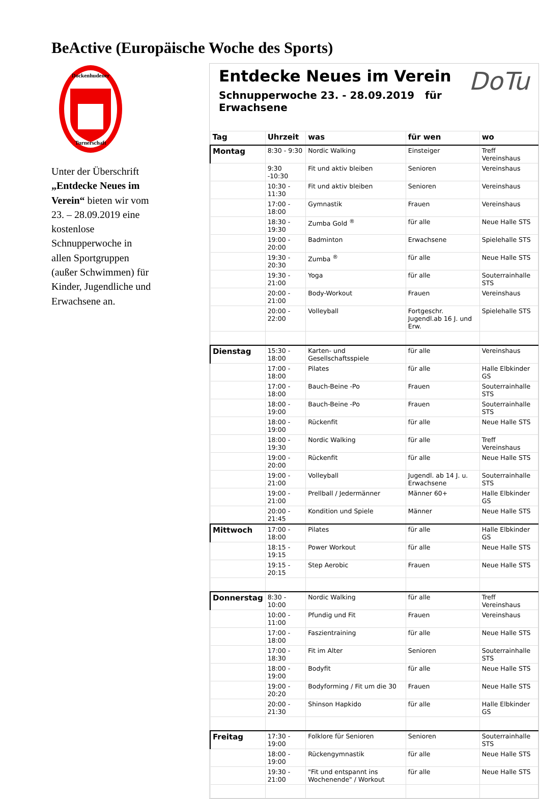BeActive (Europäische Woche des Sports)
Dockenhudener
Turnerschaft
Unter der Überschrift „Entdecke Neues im Verein“ bieten wir vom 23. – 28.09.2019 eine kostenlose Schnupperwoche in allen Sportgruppen (außer Schwimmen) für Kinder, Jugendliche und Erwachsene an.
DoTu
Entdecke Neues im Verein
Schnupperwoche 23. - 28.09.2019 für Erwachsene
| Tag | Uhrzeit | was | für wen | wo |
| --- | --- | --- | --- | --- |
| Montag | 8:30 - 9:30 | Nordic Walking | Einsteiger | Treff Vereinshaus |
| | 9:30 -10:30 | Fit und aktiv bleiben | Senioren | Vereinshaus |
| | 10:30 - 11:30 | Fit und aktiv bleiben | Senioren | Vereinshaus |
| | 17:00 - 18:00 | Gymnastik | Frauen | Vereinshaus |
| | 18:30 - 19:30 | Zumba Gold <sup>®</sup> | für alle | Neue Halle STS |
| | 19:00 - 20:00 | Badminton | Erwachsene | Spielehalle STS |
| | 19:30 - 20:30 | Zumba <sup>®</sup> | für alle | Neue Halle STS |
| | 19:30 - 21:00 | Yoga | für alle | Souterrainhalle STS |
| | 20:00 - 21:00 | Body-Workout | Frauen | Vereinshaus |
| | 20:00 - 22:00 | Volleyball | Fortgeschr. Jugendl.ab 16 J. und Erw. | Spielehalle STS |
| Dienstag | 15:30 - 18:00 | Karten- und Gesellschaftsspiele | für alle | Vereinshaus |
| | 17:00 - 18:00 | Pilates | für alle | Halle Elbkinder GS |
| | 17:00 - 18:00 | Bauch-Beine -Po | Frauen | Souterrainhalle STS |
| | 18:00 - 19:00 | Bauch-Beine -Po | Frauen | Souterrainhalle STS |
| | 18:00 - 19:00 | Rückenfit | für alle | Neue Halle STS |
| | 18:00 - 19:30 | Nordic Walking | für alle | Treff Vereinshaus |
| | 19:00 - 20:00 | Rückenfit | für alle | Neue Halle STS |
| | 19:00 - 21:00 | Volleyball | Jugendl. ab 14 J. u. Erwachsene | Souterrainhalle STS |
| | 19:00 - 21:00 | Prellball / Jedermänner | Männer 60+ | Halle Elbkinder GS |
| | 20:00 - 21:45 | Kondition und Spiele | Männer | Neue Halle STS |
| Mittwoch | 17:00 - 18:00 | Pilates | für alle | Halle Elbkinder GS |
| | 18:15 - 19:15 | Power Workout | für alle | Neue Halle STS |
| | 19:15 - 20:15 | Step Aerobic | Frauen | Neue Halle STS |
| Donnerstag | 8:30 - 10:00 | Nordic Walking | für alle | Treff Vereinshaus |
| | 10:00 - 11:00 | Pfundig und Fit | Frauen | Vereinshaus |
| | 17:00 - 18:00 | Faszientraining | für alle | Neue Halle STS |
| | 17:00 - 18:30 | Fit im Alter | Senioren | Souterrainhalle STS |
| | 18:00 - 19:00 | Bodyfit | für alle | Neue Halle STS |
| | 19:00 - 20:20 | Bodyforming / Fit um die 30 | Frauen | Neue Halle STS |
| | 20:00 - 21:30 | Shinson Hapkido | für alle | Halle Elbkinder GS |
| Freitag | 17:30 - 19:00 | Folklore für Senioren | Senioren | Souterrainhalle STS |
| | 18:00 - 19:00 | Rückengymnastik | für alle | Neue Halle STS |
| | 19:30 - 21:00 | "Fit und entspannt ins Wochenende" / Workout | für alle | Neue Halle STS |